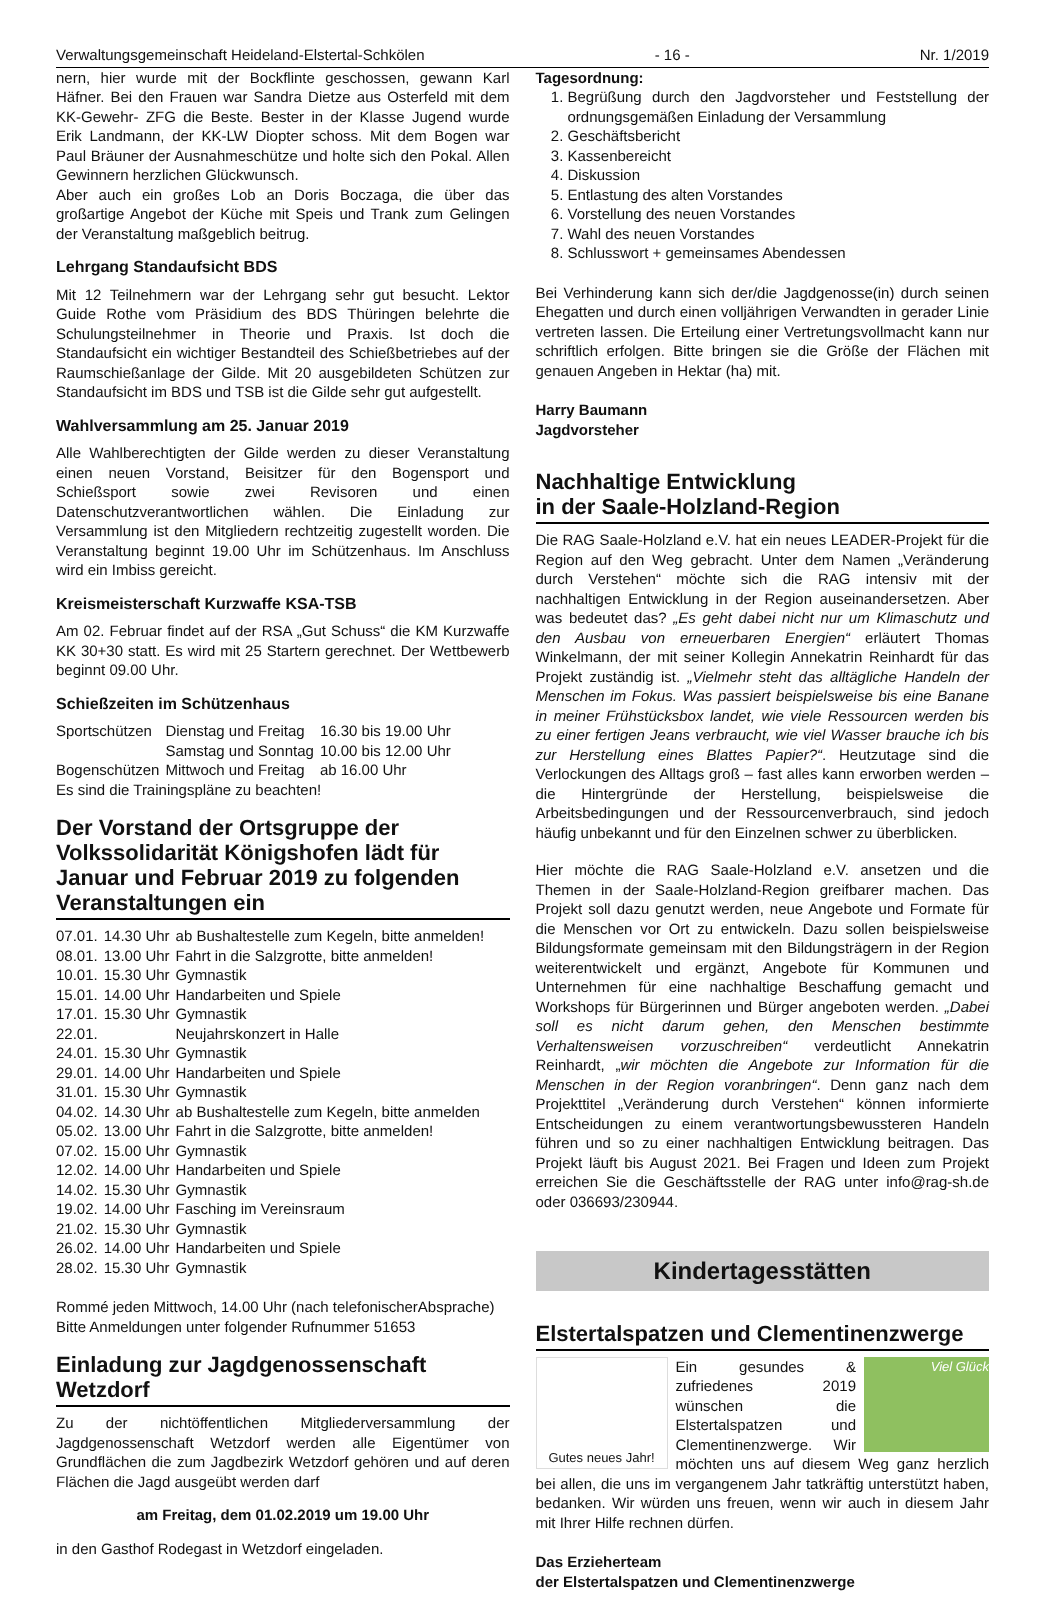Verwaltungsgemeinschaft Heideland-Elstertal-Schkölen - 16 - Nr. 1/2019
nern, hier wurde mit der Bockflinte geschossen, gewann Karl Häfner. Bei den Frauen war Sandra Dietze aus Osterfeld mit dem KK-Gewehr- ZFG die Beste. Bester in der Klasse Jugend wurde Erik Landmann, der KK-LW Diopter schoss. Mit dem Bogen war Paul Bräuner der Ausnahmeschütze und holte sich den Pokal. Allen Gewinnern herzlichen Glückwunsch.
Aber auch ein großes Lob an Doris Boczaga, die über das großartige Angebot der Küche mit Speis und Trank zum Gelingen der Veranstaltung maßgeblich beitrug.
Lehrgang Standaufsicht BDS
Mit 12 Teilnehmern war der Lehrgang sehr gut besucht. Lektor Guide Rothe vom Präsidium des BDS Thüringen belehrte die Schulungsteilnehmer in Theorie und Praxis. Ist doch die Standaufsicht ein wichtiger Bestandteil des Schießbetriebes auf der Raumschießanlage der Gilde. Mit 20 ausgebildeten Schützen zur Standaufsicht im BDS und TSB ist die Gilde sehr gut aufgestellt.
Wahlversammlung am 25. Januar 2019
Alle Wahlberechtigten der Gilde werden zu dieser Veranstaltung einen neuen Vorstand, Beisitzer für den Bogensport und Schießsport sowie zwei Revisoren und einen Datenschutzverantwortlichen wählen. Die Einladung zur Versammlung ist den Mitgliedern rechtzeitig zugestellt worden. Die Veranstaltung beginnt 19.00 Uhr im Schützenhaus. Im Anschluss wird ein Imbiss gereicht.
Kreismeisterschaft Kurzwaffe KSA-TSB
Am 02. Februar findet auf der RSA „Gut Schuss“ die KM Kurzwaffe KK 30+30 statt. Es wird mit 25 Startern gerechnet. Der Wettbewerb beginnt 09.00 Uhr.
Schießzeiten im Schützenhaus
| Sportschützen | Dienstag und Freitag | 16.30 bis 19.00 Uhr |
| | Samstag und Sonntag | 10.00 bis 12.00 Uhr |
| Bogenschützen | Mittwoch und Freitag | ab 16.00 Uhr |
Es sind die Trainingspläne zu beachten!
Der Vorstand der Ortsgruppe der Volkssolidarität Königshofen lädt für Januar und Februar 2019 zu folgenden Veranstaltungen ein
| 07.01. | 14.30 Uhr | ab Bushaltestelle zum Kegeln, bitte anmelden! |
| 08.01. | 13.00 Uhr | Fahrt in die Salzgrotte, bitte anmelden! |
| 10.01. | 15.30 Uhr | Gymnastik |
| 15.01. | 14.00 Uhr | Handarbeiten und Spiele |
| 17.01. | 15.30 Uhr | Gymnastik |
| 22.01. | | Neujahrskonzert in Halle |
| 24.01. | 15.30 Uhr | Gymnastik |
| 29.01. | 14.00 Uhr | Handarbeiten und Spiele |
| 31.01. | 15.30 Uhr | Gymnastik |
| 04.02. | 14.30 Uhr | ab Bushaltestelle zum Kegeln, bitte anmelden |
| 05.02. | 13.00 Uhr | Fahrt in die Salzgrotte, bitte anmelden! |
| 07.02. | 15.00 Uhr | Gymnastik |
| 12.02. | 14.00 Uhr | Handarbeiten und Spiele |
| 14.02. | 15.30 Uhr | Gymnastik |
| 19.02. | 14.00 Uhr | Fasching im Vereinsraum |
| 21.02. | 15.30 Uhr | Gymnastik |
| 26.02. | 14.00 Uhr | Handarbeiten und Spiele |
| 28.02. | 15.30 Uhr | Gymnastik |
Rommé jeden Mittwoch, 14.00 Uhr (nach telefonischerAbsprache)
Bitte Anmeldungen unter folgender Rufnummer 51653
Einladung zur Jagdgenossenschaft Wetzdorf
Zu der nichtöffentlichen Mitgliederversammlung der Jagdgenossenschaft Wetzdorf werden alle Eigentümer von Grundflächen die zum Jagdbezirk Wetzdorf gehören und auf deren Flächen die Jagd ausgeübt werden darf
am Freitag, dem 01.02.2019 um 19.00 Uhr
in den Gasthof Rodegast in Wetzdorf eingeladen.
Tagesordnung:
1. Begrüßung durch den Jagdvorsteher und Feststellung der ordnungsgemäßen Einladung der Versammlung
2. Geschäftsbericht
3. Kassenbereicht
4. Diskussion
5. Entlastung des alten Vorstandes
6. Vorstellung des neuen Vorstandes
7. Wahl des neuen Vorstandes
8. Schlusswort + gemeinsames Abendessen
Bei Verhinderung kann sich der/die Jagdgenosse(in) durch seinen Ehegatten und durch einen volljährigen Verwandten in gerader Linie vertreten lassen. Die Erteilung einer Vertretungsvollmacht kann nur schriftlich erfolgen. Bitte bringen sie die Größe der Flächen mit genauen Angeben in Hektar (ha) mit.
Harry Baumann
Jagdvorsteher
Nachhaltige Entwicklung
in der Saale-Holzland-Region
Die RAG Saale-Holzland e.V. hat ein neues LEADER-Projekt für die Region auf den Weg gebracht. Unter dem Namen „Veränderung durch Verstehen“ möchte sich die RAG intensiv mit der nachhaltigen Entwicklung in der Region auseinandersetzen. Aber was bedeutet das? „Es geht dabei nicht nur um Klimaschutz und den Ausbau von erneuerbaren Energien“ erläutert Thomas Winkelmann, der mit seiner Kollegin Annekatrin Reinhardt für das Projekt zuständig ist. „Vielmehr steht das alltägliche Handeln der Menschen im Fokus. Was passiert beispielsweise bis eine Banane in meiner Frühstücksbox landet, wie viele Ressourcen werden bis zu einer fertigen Jeans verbraucht, wie viel Wasser brauche ich bis zur Herstellung eines Blattes Papier?“. Heutzutage sind die Verlockungen des Alltags groß – fast alles kann erworben werden – die Hintergründe der Herstellung, beispielsweise die Arbeitsbedingungen und der Ressourcenverbrauch, sind jedoch häufig unbekannt und für den Einzelnen schwer zu überblicken.
Hier möchte die RAG Saale-Holzland e.V. ansetzen und die Themen in der Saale-Holzland-Region greifbarer machen. Das Projekt soll dazu genutzt werden, neue Angebote und Formate für die Menschen vor Ort zu entwickeln. Dazu sollen beispielsweise Bildungsformate gemeinsam mit den Bildungsträgern in der Region weiterentwickelt und ergänzt, Angebote für Kommunen und Unternehmen für eine nachhaltige Beschaffung gemacht und Workshops für Bürgerinnen und Bürger angeboten werden. „Dabei soll es nicht darum gehen, den Menschen bestimmte Verhaltensweisen vorzuschreiben“ verdeutlicht Annekatrin Reinhardt, „wir möchten die Angebote zur Information für die Menschen in der Region voranbringen“. Denn ganz nach dem Projekttitel „Veränderung durch Verstehen“ können informierte Entscheidungen zu einem verantwortungsbewussteren Handeln führen und so zu einer nachhaltigen Entwicklung beitragen. Das Projekt läuft bis August 2021. Bei Fragen und Ideen zum Projekt erreichen Sie die Geschäftsstelle der RAG unter info@rag-sh.de oder 036693/230944.
Kindertagesstätten
Elstertalspatzen und Clementinenzwerge
Gutes neues Jahr!
Viel Glück
Ein gesundes & zufriedenes 2019 wünschen die Elstertalspatzen und Clementinenzwerge. Wir möchten uns auf diesem Weg ganz herzlich bei allen, die uns im vergangenem Jahr tatkräftig unterstützt haben, bedanken. Wir würden uns freuen, wenn wir auch in diesem Jahr mit Ihrer Hilfe rechnen dürfen.
Das Erzieherteam
der Elstertalspatzen und Clementinenzwerge